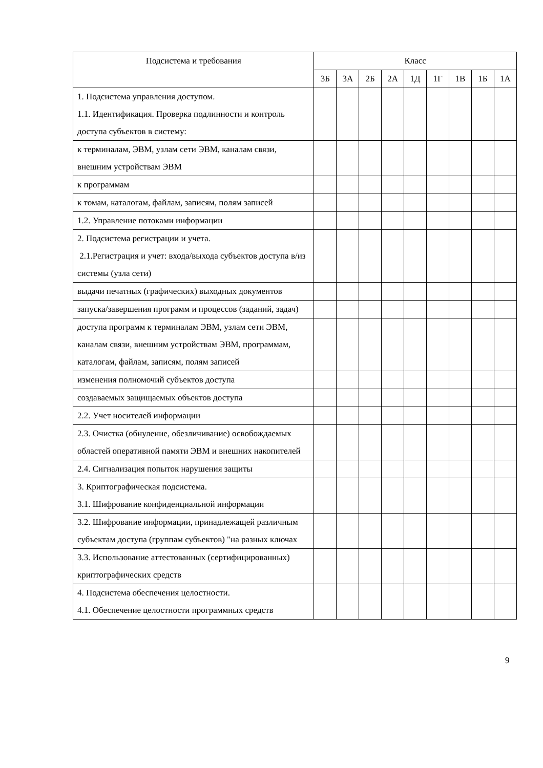| Подсистема и требования | Класс | | | | | | | | |
| --- | --- | --- | --- | --- | --- | --- | --- | --- | --- |
| | 3Б | 3А | 2Б | 2А | 1Д | 1Г | 1В | 1Б | 1А |
| 1. Подсистема управления доступом. 1.1. Идентификация. Проверка подлинности и контроль доступа субъектов в систему: | | | | | | | | | |
| к терминалам, ЭВМ, узлам сети ЭВМ, каналам связи, внешним устройствам ЭВМ | | | | | | | | | |
| к программам | | | | | | | | | |
| к томам, каталогам, файлам, записям, полям записей | | | | | | | | | |
| 1.2. Управление потоками информации | | | | | | | | | |
| 2. Подсистема регистрации и учета. 2.1.Регистрация и учет: входа/выхода субъектов доступа в/из системы (узла сети) | | | | | | | | | |
| выдачи печатных (графических) выходных документов | | | | | | | | | |
| запуска/завершения программ и процессов (заданий, задач) | | | | | | | | | |
| доступа программ к терминалам ЭВМ, узлам сети ЭВМ, каналам связи, внешним устройствам ЭВМ, программам, каталогам, файлам, записям, полям записей | | | | | | | | | |
| изменения полномочий субъектов доступа | | | | | | | | | |
| создаваемых защищаемых объектов доступа | | | | | | | | | |
| 2.2. Учет носителей информации | | | | | | | | | |
| 2.3. Очистка (обнуление, обезличивание) освобождаемых областей оперативной памяти ЭВМ и внешних накопителей | | | | | | | | | |
| 2.4. Сигнализация попыток нарушения защиты | | | | | | | | | |
| 3. Криптографическая подсистема. 3.1. Шифрование конфиденциальной информации | | | | | | | | | |
| 3.2. Шифрование информации, принадлежащей различным субъектам доступа (группам субъектов) "на разных ключах | | | | | | | | | |
| 3.3. Использование аттестованных (сертифицированных) криптографических средств | | | | | | | | | |
| 4. Подсистема обеспечения целостности. 4.1. Обеспечение целостности программных средств | | | | | | | | | |
9